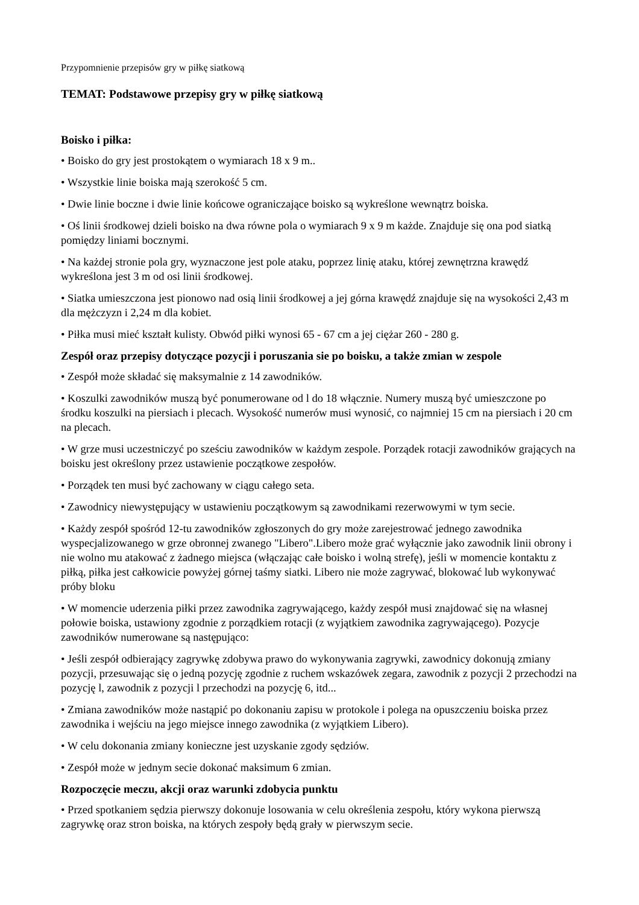Przypomnienie przepisów gry w piłkę siatkową
TEMAT: Podstawowe przepisy gry w piłkę siatkową
Boisko i piłka:
• Boisko do gry jest prostokątem o wymiarach 18 x 9 m..
• Wszystkie linie boiska mają szerokość 5 cm.
• Dwie linie boczne i dwie linie końcowe ograniczające boisko są wykreślone wewnątrz boiska.
• Oś linii środkowej dzieli boisko na dwa równe pola o wymiarach 9 x 9 m każde. Znajduje się ona pod siatką pomiędzy liniami bocznymi.
• Na każdej stronie pola gry, wyznaczone jest pole ataku, poprzez linię ataku, której zewnętrzna krawędź wykreślona jest 3 m od osi linii środkowej.
• Siatka umieszczona jest pionowo nad osią linii środkowej a jej górna krawędź znajduje się na wysokości 2,43 m dla mężczyzn i 2,24 m dla kobiet.
• Piłka musi mieć kształt kulisty. Obwód piłki wynosi 65 - 67 cm a jej ciężar 260 - 280 g.
Zespół oraz przepisy dotyczące pozycji i poruszania sie po boisku, a także zmian w zespole
• Zespół może składać się maksymalnie z 14 zawodników.
• Koszulki zawodników muszą być ponumerowane od l do 18 włącznie. Numery muszą być umieszczone po środku koszulki na piersiach i plecach. Wysokość numerów musi wynosić, co najmniej 15 cm na piersiach i 20 cm na plecach.
• W grze musi uczestniczyć po sześciu zawodników w każdym zespole. Porządek rotacji zawodników grających na boisku jest określony przez ustawienie początkowe zespołów.
• Porządek ten musi być zachowany w ciągu całego seta.
• Zawodnicy niewystępujący w ustawieniu początkowym są zawodnikami rezerwowymi w tym secie.
• Każdy zespół spośród 12-tu zawodników zgłoszonych do gry może zarejestrować jednego zawodnika wyspecjalizowanego w grze obronnej zwanego "Libero".Libero może grać wyłącznie jako zawodnik linii obrony i nie wolno mu atakować z żadnego miejsca (włączając całe boisko i wolną strefę), jeśli w momencie kontaktu z piłką, piłka jest całkowicie powyżej górnej taśmy siatki. Libero nie może zagrywać, blokować lub wykonywać próby bloku
• W momencie uderzenia piłki przez zawodnika zagrywającego, każdy zespół musi znajdować się na własnej połowie boiska, ustawiony zgodnie z porządkiem rotacji (z wyjątkiem zawodnika zagrywającego). Pozycje zawodników numerowane są następująco:
• Jeśli zespół odbierający zagrywkę zdobywa prawo do wykonywania zagrywki, zawodnicy dokonują zmiany pozycji, przesuwając się o jedną pozycję zgodnie z ruchem wskazówek zegara, zawodnik z pozycji 2 przechodzi na pozycję l, zawodnik z pozycji l przechodzi na pozycję 6, itd...
• Zmiana zawodników może nastąpić po dokonaniu zapisu w protokole i polega na opuszczeniu boiska przez zawodnika i wejściu na jego miejsce innego zawodnika (z wyjątkiem Libero).
• W celu dokonania zmiany konieczne jest uzyskanie zgody sędziów.
• Zespół może w jednym secie dokonać maksimum 6 zmian.
Rozpoczęcie meczu, akcji oraz warunki zdobycia punktu
• Przed spotkaniem sędzia pierwszy dokonuje losowania w celu określenia zespołu, który wykona pierwszą zagrywkę oraz stron boiska, na których zespoły będą grały w pierwszym secie.